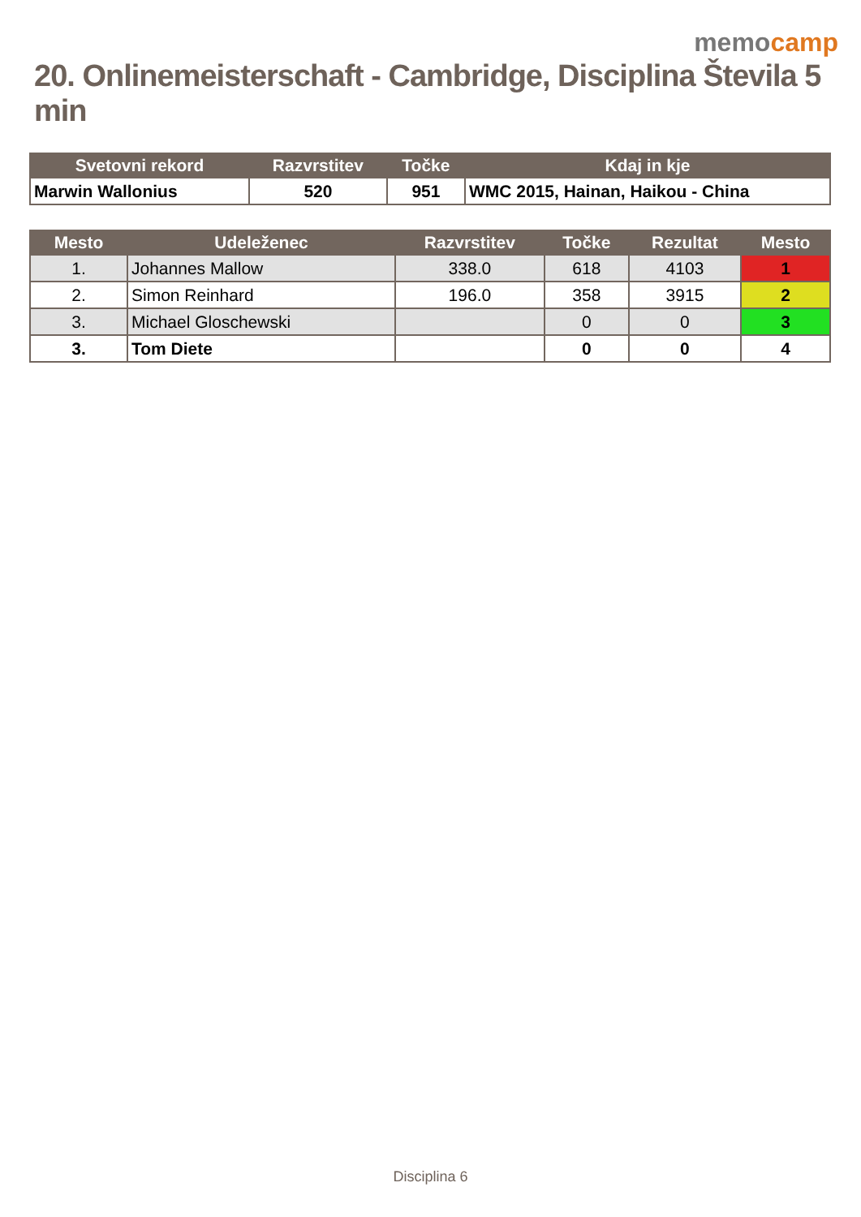memocamp
20. Onlinemeisterschaft - Cambridge, Disciplina Števila 5 min
| Svetovni rekord | Razvrstitev | Točke | Kdaj in kje |
| --- | --- | --- | --- |
| Marwin Wallonius | 520 | 951 | WMC 2015, Hainan, Haikou - China |
| Mesto | Udeleženec | Razvrstitev | Točke | Rezultat | Mesto |
| --- | --- | --- | --- | --- | --- |
| 1. | Johannes Mallow | 338.0 | 618 | 4103 | 1 |
| 2. | Simon Reinhard | 196.0 | 358 | 3915 | 2 |
| 3. | Michael Gloschewski | | 0 | 0 | 3 |
| 3. | Tom Diete | | 0 | 0 | 4 |
Disciplina 6